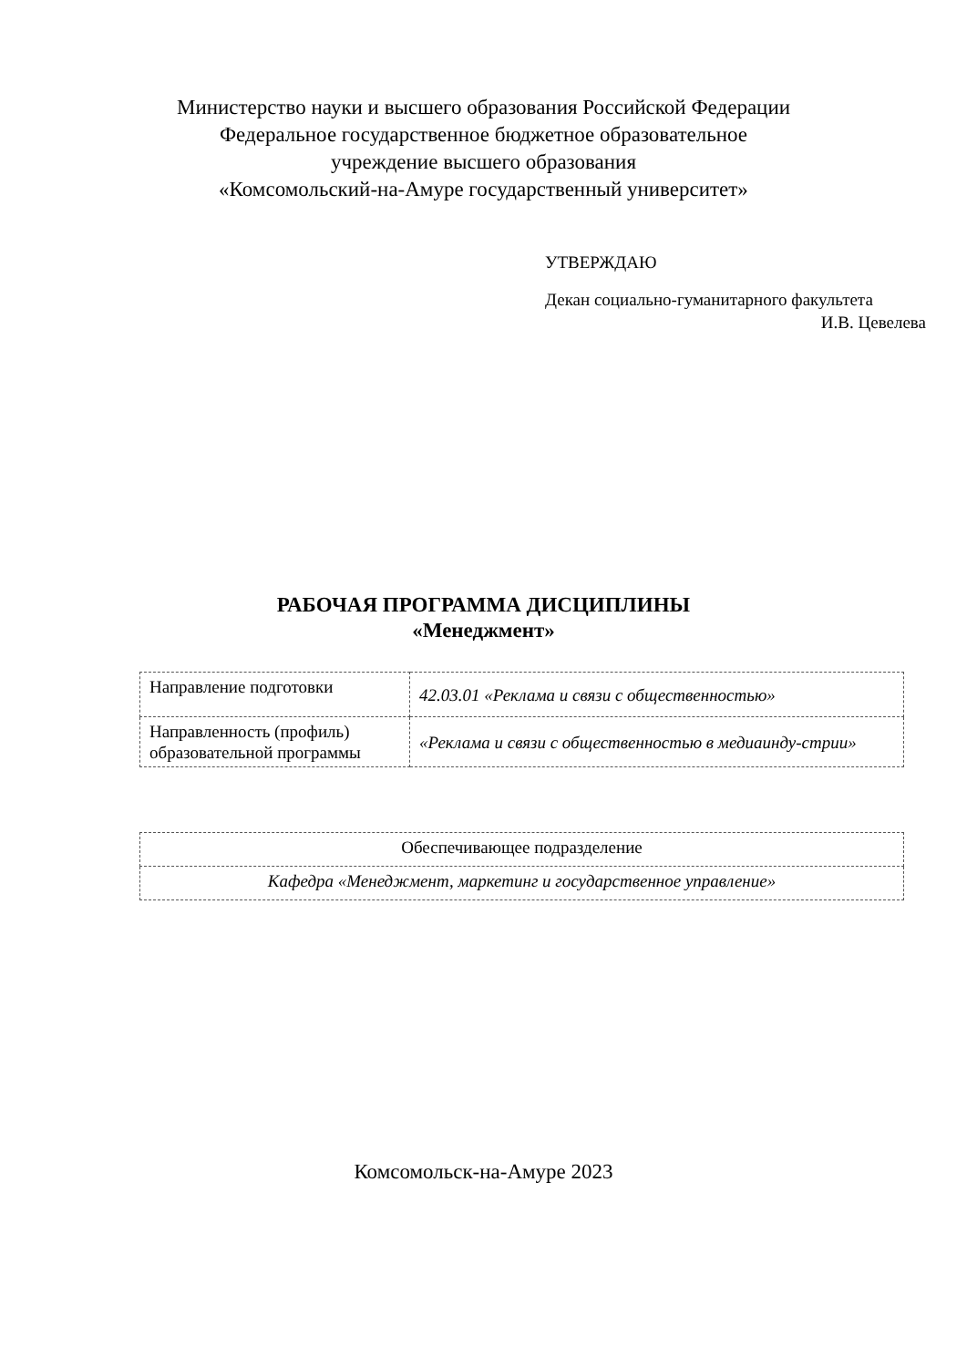Министерство науки и высшего образования Российской Федерации
Федеральное государственное бюджетное образовательное
учреждение высшего образования
«Комсомольский-на-Амуре государственный университет»
УТВЕРЖДАЮ
Декан социально-гуманитарного факультета
И.В. Цевелева
РАБОЧАЯ ПРОГРАММА ДИСЦИПЛИНЫ
«Менеджмент»
| Направление подготовки | 42.03.01 «Реклама и связи с общественностью» |
| Направленность (профиль) образовательной программы | «Реклама и связи с общественностью в медиаинду-стрии» |
| Обеспечивающее подразделение |
| Кафедра «Менеджмент, маркетинг и государственное управление» |
Комсомольск-на-Амуре 2023